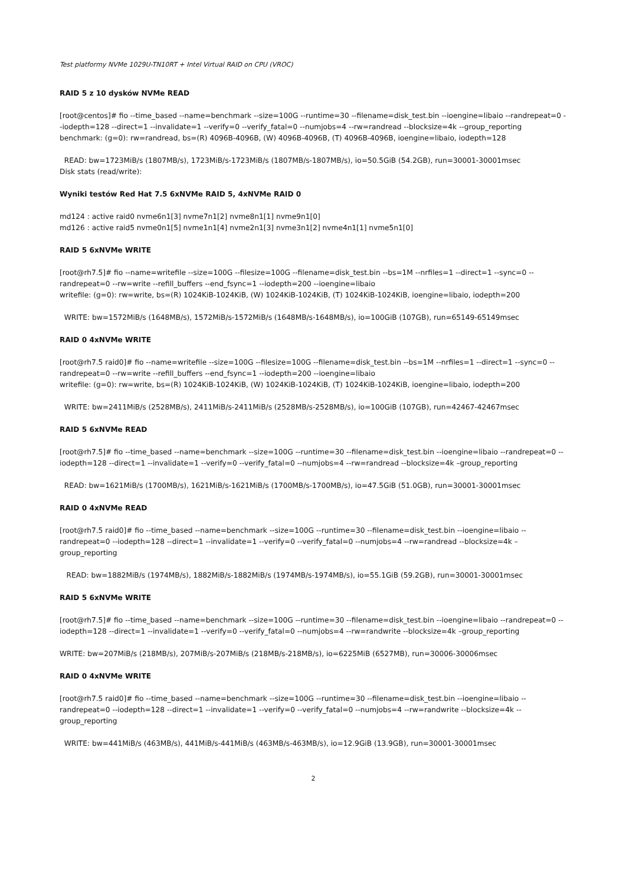Test platformy NVMe 1029U-TN10RT + Intel Virtual RAID on CPU (VROC)
RAID 5 z 10 dysków NVMe READ
[root@centos]# fio --time_based --name=benchmark --size=100G --runtime=30 --filename=disk_test.bin --ioengine=libaio --randrepeat=0 --iodepth=128 --direct=1 --invalidate=1 --verify=0 --verify_fatal=0 --numjobs=4 --rw=randread --blocksize=4k --group_reporting
benchmark: (g=0): rw=randread, bs=(R) 4096B-4096B, (W) 4096B-4096B, (T) 4096B-4096B, ioengine=libaio, iodepth=128
READ: bw=1723MiB/s (1807MB/s), 1723MiB/s-1723MiB/s (1807MB/s-1807MB/s), io=50.5GiB (54.2GB), run=30001-30001msec
Disk stats (read/write):
Wyniki testów Red Hat 7.5 6xNVMe RAID 5, 4xNVMe RAID 0
md124 : active raid0 nvme6n1[3] nvme7n1[2] nvme8n1[1] nvme9n1[0]
md126 : active raid5 nvme0n1[5] nvme1n1[4] nvme2n1[3] nvme3n1[2] nvme4n1[1] nvme5n1[0]
RAID 5 6xNVMe WRITE
[root@rh7.5]# fio --name=writefile --size=100G --filesize=100G --filename=disk_test.bin --bs=1M --nrfiles=1 --direct=1 --sync=0 --randrepeat=0 --rw=write --refill_buffers --end_fsync=1 --iodepth=200 --ioengine=libaio
writefile: (g=0): rw=write, bs=(R) 1024KiB-1024KiB, (W) 1024KiB-1024KiB, (T) 1024KiB-1024KiB, ioengine=libaio, iodepth=200
WRITE: bw=1572MiB/s (1648MB/s), 1572MiB/s-1572MiB/s (1648MB/s-1648MB/s), io=100GiB (107GB), run=65149-65149msec
RAID 0 4xNVMe WRITE
[root@rh7.5 raid0]# fio --name=writefile --size=100G --filesize=100G --filename=disk_test.bin --bs=1M --nrfiles=1 --direct=1 --sync=0 --randrepeat=0 --rw=write --refill_buffers --end_fsync=1 --iodepth=200 --ioengine=libaio
writefile: (g=0): rw=write, bs=(R) 1024KiB-1024KiB, (W) 1024KiB-1024KiB, (T) 1024KiB-1024KiB, ioengine=libaio, iodepth=200
WRITE: bw=2411MiB/s (2528MB/s), 2411MiB/s-2411MiB/s (2528MB/s-2528MB/s), io=100GiB (107GB), run=42467-42467msec
RAID 5 6xNVMe READ
[root@rh7.5]# fio --time_based --name=benchmark --size=100G --runtime=30 --filename=disk_test.bin --ioengine=libaio --randrepeat=0 --iodepth=128 --direct=1 --invalidate=1 --verify=0 --verify_fatal=0 --numjobs=4 --rw=randread --blocksize=4k –group_reporting
READ: bw=1621MiB/s (1700MB/s), 1621MiB/s-1621MiB/s (1700MB/s-1700MB/s), io=47.5GiB (51.0GB), run=30001-30001msec
RAID 0 4xNVMe READ
[root@rh7.5 raid0]# fio --time_based --name=benchmark --size=100G --runtime=30 --filename=disk_test.bin --ioengine=libaio --randrepeat=0 --iodepth=128 --direct=1 --invalidate=1 --verify=0 --verify_fatal=0 --numjobs=4 --rw=randread --blocksize=4k –group_reporting
READ: bw=1882MiB/s (1974MB/s), 1882MiB/s-1882MiB/s (1974MB/s-1974MB/s), io=55.1GiB (59.2GB), run=30001-30001msec
RAID 5 6xNVMe WRITE
[root@rh7.5]# fio --time_based --name=benchmark --size=100G --runtime=30 --filename=disk_test.bin --ioengine=libaio --randrepeat=0 --iodepth=128 --direct=1 --invalidate=1 --verify=0 --verify_fatal=0 --numjobs=4 --rw=randwrite --blocksize=4k –group_reporting
WRITE: bw=207MiB/s (218MB/s), 207MiB/s-207MiB/s (218MB/s-218MB/s), io=6225MiB (6527MB), run=30006-30006msec
RAID 0 4xNVMe WRITE
[root@rh7.5 raid0]# fio --time_based --name=benchmark --size=100G --runtime=30 --filename=disk_test.bin --ioengine=libaio --randrepeat=0 --iodepth=128 --direct=1 --invalidate=1 --verify=0 --verify_fatal=0 --numjobs=4 --rw=randwrite --blocksize=4k --group_reporting
WRITE: bw=441MiB/s (463MB/s), 441MiB/s-441MiB/s (463MB/s-463MB/s), io=12.9GiB (13.9GB), run=30001-30001msec
2